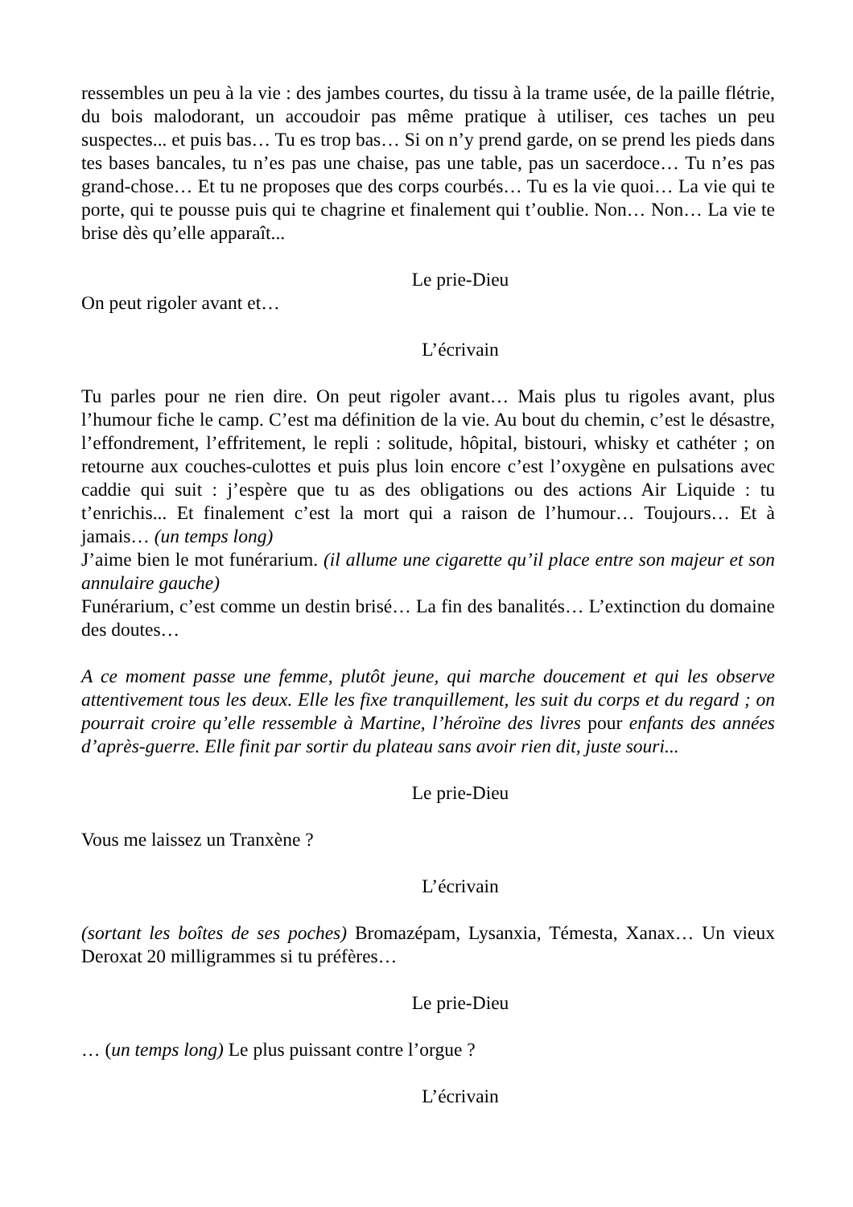ressembles un peu à la vie : des jambes courtes, du tissu à la trame usée, de la paille flétrie, du bois malodorant, un accoudoir pas même pratique à utiliser, ces taches un peu suspectes... et puis bas… Tu es trop bas… Si on n’y prend garde, on se prend les pieds dans tes bases bancales, tu n’es pas une chaise, pas une table, pas un sacerdoce… Tu n’es pas grand-chose… Et tu ne proposes que des corps courbés… Tu es la vie quoi… La vie qui te porte, qui te pousse puis qui te chagrine et finalement qui t’oublie. Non… Non… La vie te brise dès qu’elle apparaît...
Le prie-Dieu
On peut rigoler avant et…
L’écrivain
Tu parles pour ne rien dire. On peut rigoler avant… Mais plus tu rigoles avant, plus l’humour fiche le camp. C’est ma définition de la vie. Au bout du chemin, c’est le désastre, l’effondrement, l’effritement, le repli : solitude, hôpital, bistouri, whisky et cathéter ; on retourne aux couches-culottes et puis plus loin encore c’est l’oxygène en pulsations avec caddie qui suit : j’espère que tu as des obligations ou des actions Air Liquide : tu t’enrichis... Et finalement c’est la mort qui a raison de l’humour… Toujours… Et à jamais… (un temps long)
J’aime bien le mot funérarium. (il allume une cigarette qu’il place entre son majeur et son annulaire gauche)
Funérarium, c’est comme un destin brisé… La fin des banalités… L’extinction du domaine des doutes…
A ce moment passe une femme, plutôt jeune, qui marche doucement et qui les observe attentivement tous les deux. Elle les fixe tranquillement, les suit du corps et du regard ; on pourrait croire qu’elle ressemble à Martine, l’héroïne des livres pour enfants des années d’après-guerre. Elle finit par sortir du plateau sans avoir rien dit, juste souri...
Le prie-Dieu
Vous me laissez un Tranxène ?
L’écrivain
(sortant les boîtes de ses poches) Bromazépam, Lysanxia, Témesta, Xanax… Un vieux Deroxat 20 milligrammes si tu préfères…
Le prie-Dieu
… (un temps long) Le plus puissant contre l’orgue ?
L’écrivain